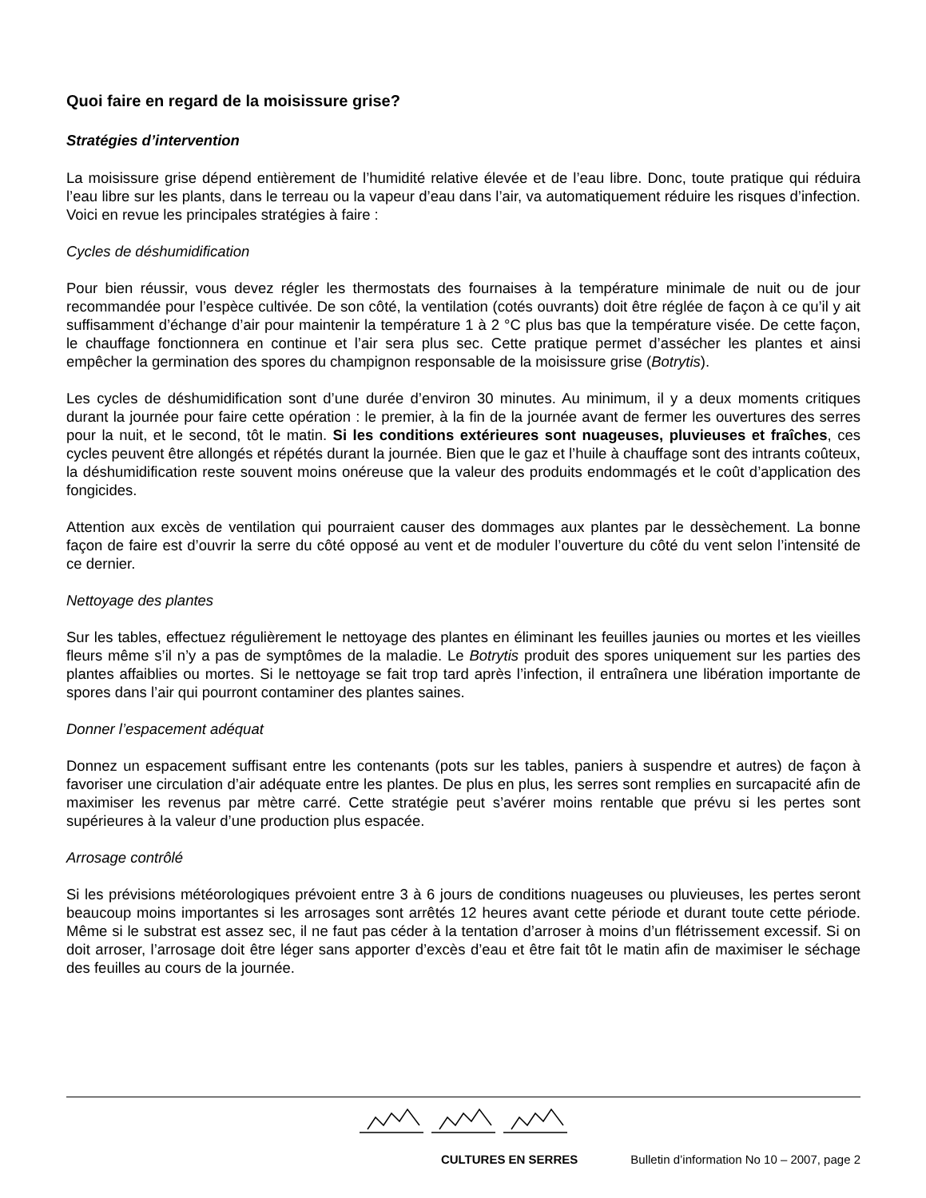Quoi faire en regard de la moisissure grise?
Stratégies d’intervention
La moisissure grise dépend entièrement de l’humidité relative élevée et de l’eau libre. Donc, toute pratique qui réduira l’eau libre sur les plants, dans le terreau ou la vapeur d’eau dans l’air, va automatiquement réduire les risques d’infection. Voici en revue les principales stratégies à faire :
Cycles de déshumidification
Pour bien réussir, vous devez régler les thermostats des fournaises à la température minimale de nuit ou de jour recommandée pour l’espèce cultivée. De son côté, la ventilation (cotés ouvrants) doit être réglée de façon à ce qu’il y ait suffisamment d’échange d’air pour maintenir la température 1 à 2 °C plus bas que la température visée. De cette façon, le chauffage fonctionnera en continue et l’air sera plus sec. Cette pratique permet d’assécher les plantes et ainsi empêcher la germination des spores du champignon responsable de la moisissure grise (Botrytis).
Les cycles de déshumidification sont d’une durée d’environ 30 minutes. Au minimum, il y a deux moments critiques durant la journée pour faire cette opération : le premier, à la fin de la journée avant de fermer les ouvertures des serres pour la nuit, et le second, tôt le matin. Si les conditions extérieures sont nuageuses, pluvieuses et fraîches, ces cycles peuvent être allongés et répétés durant la journée. Bien que le gaz et l’huile à chauffage sont des intrants coûteux, la déshumidification reste souvent moins onéreuse que la valeur des produits endommagés et le coût d’application des fongicides.
Attention aux excès de ventilation qui pourraient causer des dommages aux plantes par le dessèchement. La bonne façon de faire est d’ouvrir la serre du côté opposé au vent et de moduler l’ouverture du côté du vent selon l’intensité de ce dernier.
Nettoyage des plantes
Sur les tables, effectuez régulièrement le nettoyage des plantes en éliminant les feuilles jaunies ou mortes et les vieilles fleurs même s’il n’y a pas de symptômes de la maladie. Le Botrytis produit des spores uniquement sur les parties des plantes affaiblies ou mortes. Si le nettoyage se fait trop tard après l’infection, il entraînera une libération importante de spores dans l’air qui pourront contaminer des plantes saines.
Donner l’espacement adéquat
Donnez un espacement suffisant entre les contenants (pots sur les tables, paniers à suspendre et autres) de façon à favoriser une circulation d’air adéquate entre les plantes. De plus en plus, les serres sont remplies en surcapacité afin de maximiser les revenus par mètre carré. Cette stratégie peut s’avérer moins rentable que prévu si les pertes sont supérieures à la valeur d’une production plus espacée.
Arrosage contrôlé
Si les prévisions météorologiques prévoient entre 3 à 6 jours de conditions nuageuses ou pluvieuses, les pertes seront beaucoup moins importantes si les arrosages sont arrêtés 12 heures avant cette période et durant toute cette période. Même si le substrat est assez sec, il ne faut pas céder à la tentation d’arroser à moins d’un flétrissement excessif. Si on doit arroser, l’arrosage doit être léger sans apporter d’excès d’eau et être fait tôt le matin afin de maximiser le séchage des feuilles au cours de la journée.
CULTURES EN SERRES Bulletin d’information No 10 – 2007, page 2